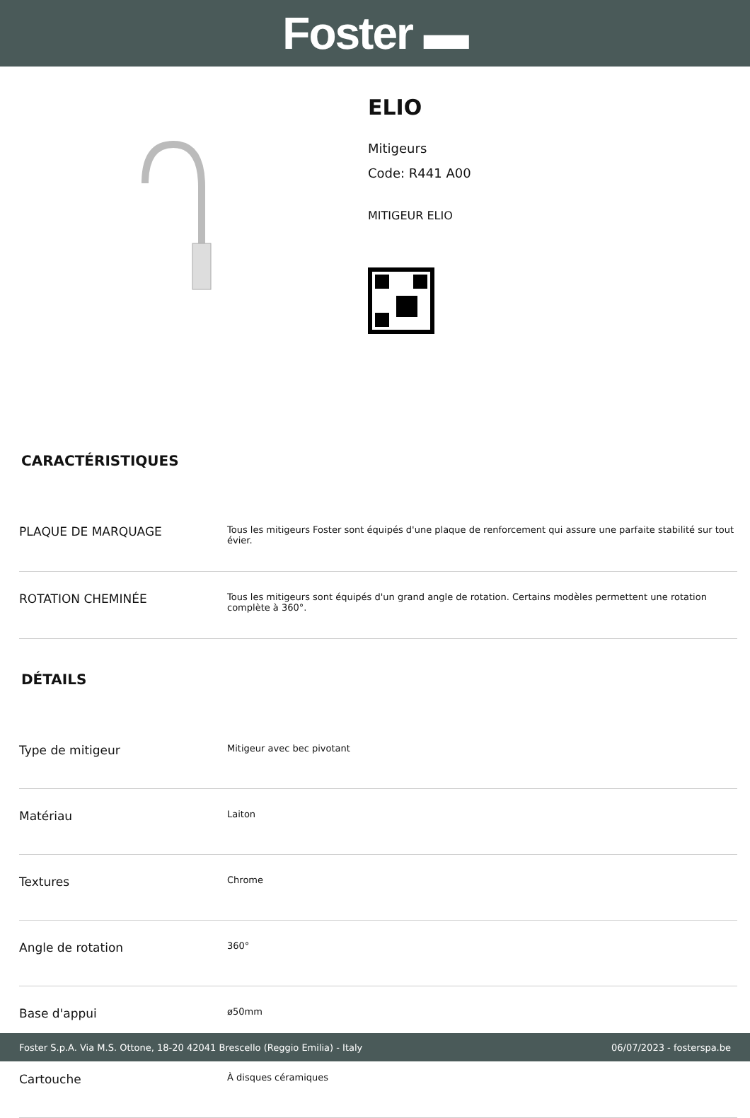Foster ▬
ELIO
Mitigeurs
Code: R441 A00
MITIGEUR ELIO
CARACTÉRISTIQUES
| PLAQUE DE MARQUAGE | Tous les mitigeurs Foster sont équipés d'une plaque de renforcement qui assure une parfaite stabilité sur tout évier. |
| ROTATION CHEMINÉE | Tous les mitigeurs sont équipés d'un grand angle de rotation. Certains modèles permettent une rotation complète à 360°. |
DÉTAILS
| Type de mitigeur | Mitigeur avec bec pivotant |
| Matériau | Laiton |
| Textures | Chrome |
| Angle de rotation | 360° |
| Base d'appui | ø50mm |
| Cartouche | À disques céramiques |
Foster S.p.A. Via M.S. Ottone, 18-20 42041 Brescello (Reggio Emilia) - Italy 06/07/2023 - fosterspa.be